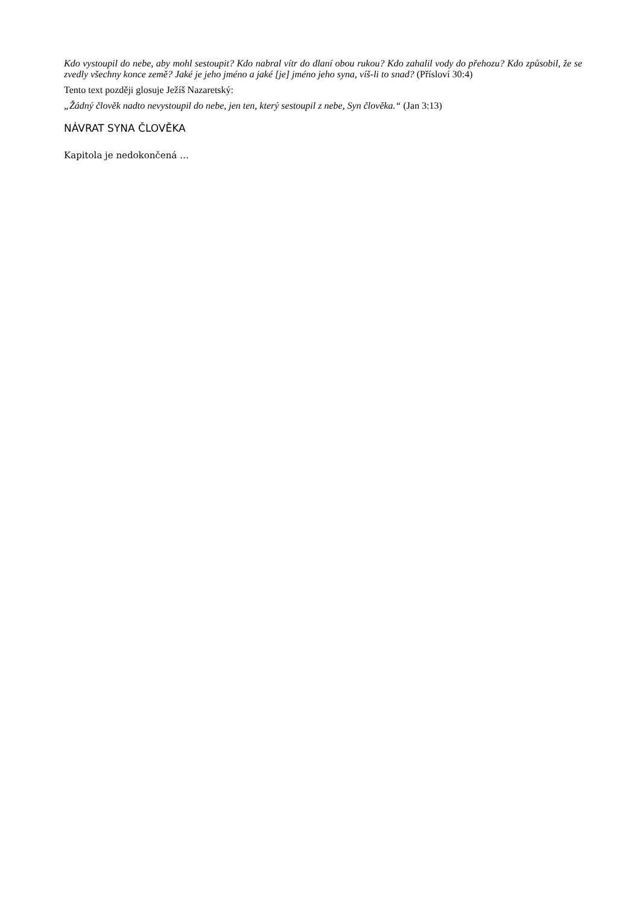Kdo vystoupil do nebe, aby mohl sestoupit? Kdo nabral vítr do dlaní obou rukou? Kdo zahalil vody do přehozu? Kdo způsobil, že se zvedly všechny konce země? Jaké je jeho jméno a jaké [je] jméno jeho syna, víš-li to snad? (Přísloví 30:4)
Tento text později glosuje Ježíš Nazaretský:
„Žádný člověk nadto nevystoupil do nebe, jen ten, který sestoupil z nebe, Syn člověka.“ (Jan 3:13)
NÁVRAT SYNA ČLOVĚKA
Kapitola je nedokončená …